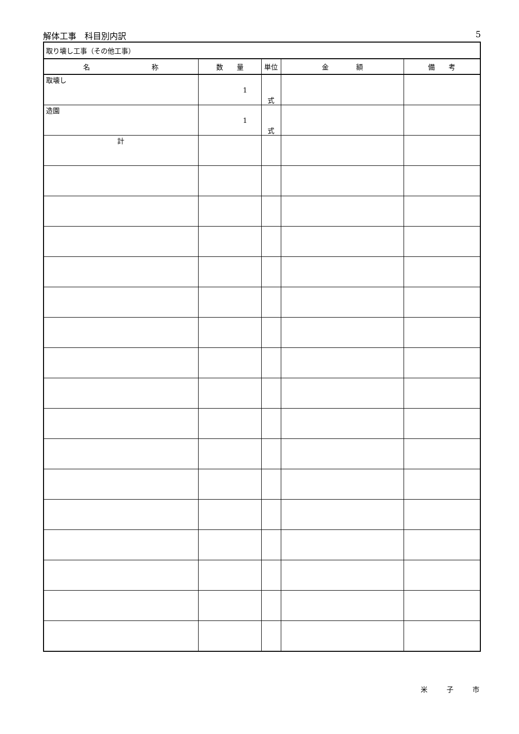解体工事　科目別内訳 5
| 取り壊し工事（その他工事） | | | | |
| 名 称 | 数 量 | 単位 | 金 額 | 備 考 |
| 取壊し | 1 | 式 | | |
| 造園 | 1 | 式 | | |
| 計 | | | | |
米 子 市